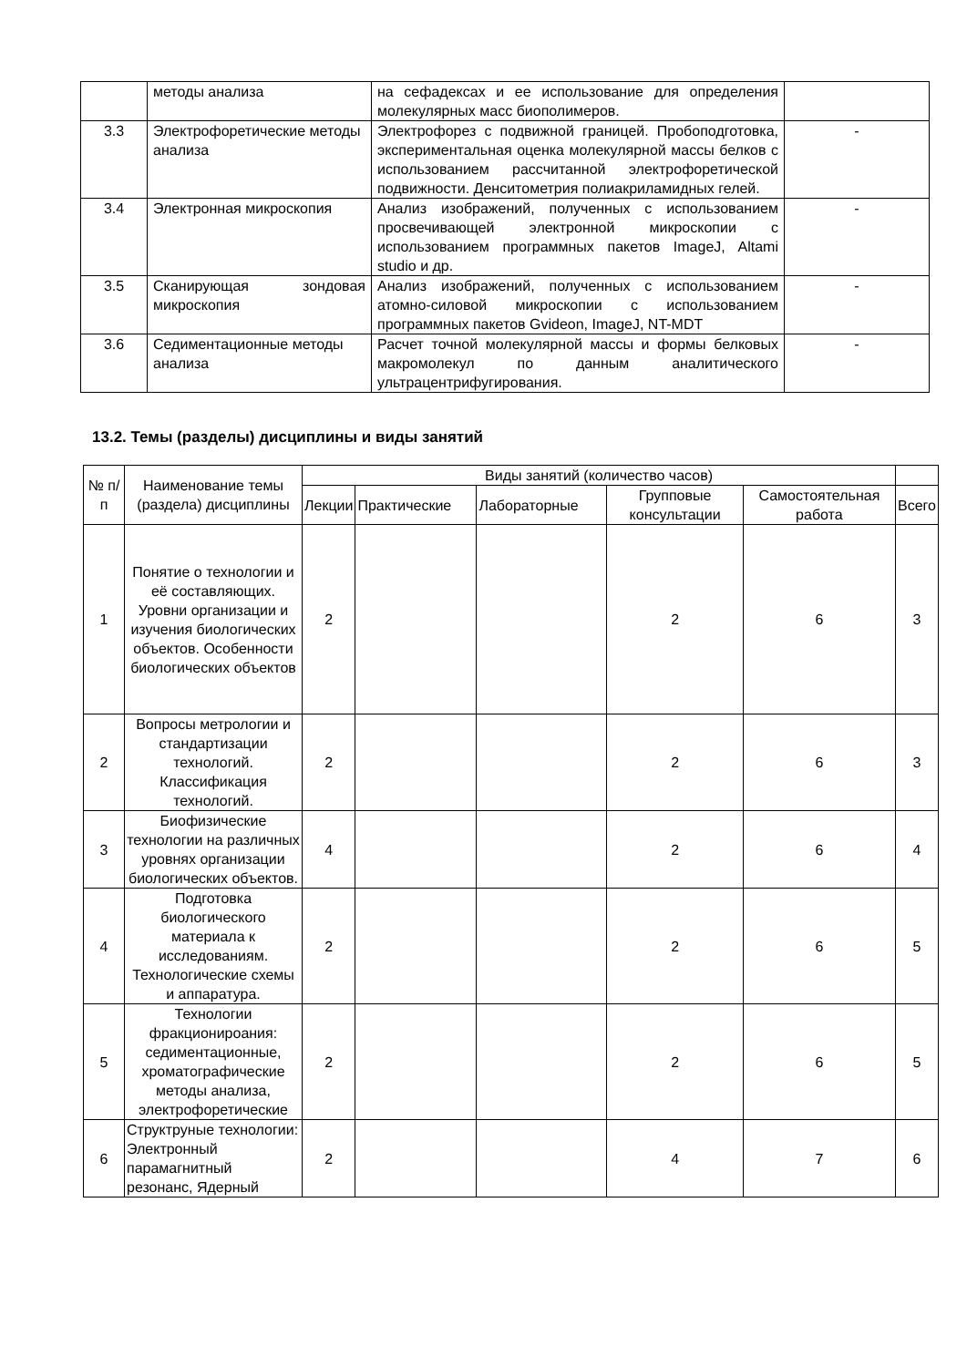| | методы анализа | на сефадексах и ее использование для определения молекулярных масс биополимеров. | |
| 3.3 | Электрофоретические методы анализа | Электрофорез с подвижной границей. Пробоподготовка, экспериментальная оценка молекулярной массы белков с использованием рассчитанной электрофоретической подвижности. Денситометрия полиакриламидных гелей. | - |
| 3.4 | Электронная микроскопия | Анализ изображений, полученных с использованием просвечивающей электронной микроскопии с использованием программных пакетов ImageJ, Altami studio и др. | - |
| 3.5 | Сканирующая зондовая микроскопия | Анализ изображений, полученных с использованием атомно-силовой микроскопии с использованием программных пакетов Gvideon, ImageJ, NT-MDT | - |
| 3.6 | Седиментационные методы анализа | Расчет точной молекулярной массы и формы белковых макромолекул по данным аналитического ультрацентрифугирования. | - |
13.2. Темы (разделы) дисциплины и виды занятий
| № п/п | Наименование темы (раздела) дисциплины | Виды занятий (количество часов) | | | | | |
| --- | --- | --- | --- | --- | --- | --- | --- |
| | | Лекции | Практические | Лабораторные | Групповые консультации | Самостоятельная работа | Всего |
| 1 | Понятие о технологии и её составляющих. Уровни организации и изучения биологических объектов. Особенности биологических объектов | 2 | | | 2 | 6 | 3 |
| 2 | Вопросы метрологии и стандартизации технологий. Классификация технологий. | 2 | | | 2 | 6 | 3 |
| 3 | Биофизические технологии на различных уровнях организации биологических объектов. | 4 | | | 2 | 6 | 4 |
| 4 | Подготовка биологического материала к исследованиям. Технологические схемы и аппаратура. | 2 | | | 2 | 6 | 5 |
| 5 | Технологии фракционироания: седиментационные, хроматографические методы анализа, электрофоретические | 2 | | | 2 | 6 | 5 |
| 6 | Структруные технологии: Электронный парамагнитный резонанс, Ядерный | 2 | | | 4 | 7 | 6 |